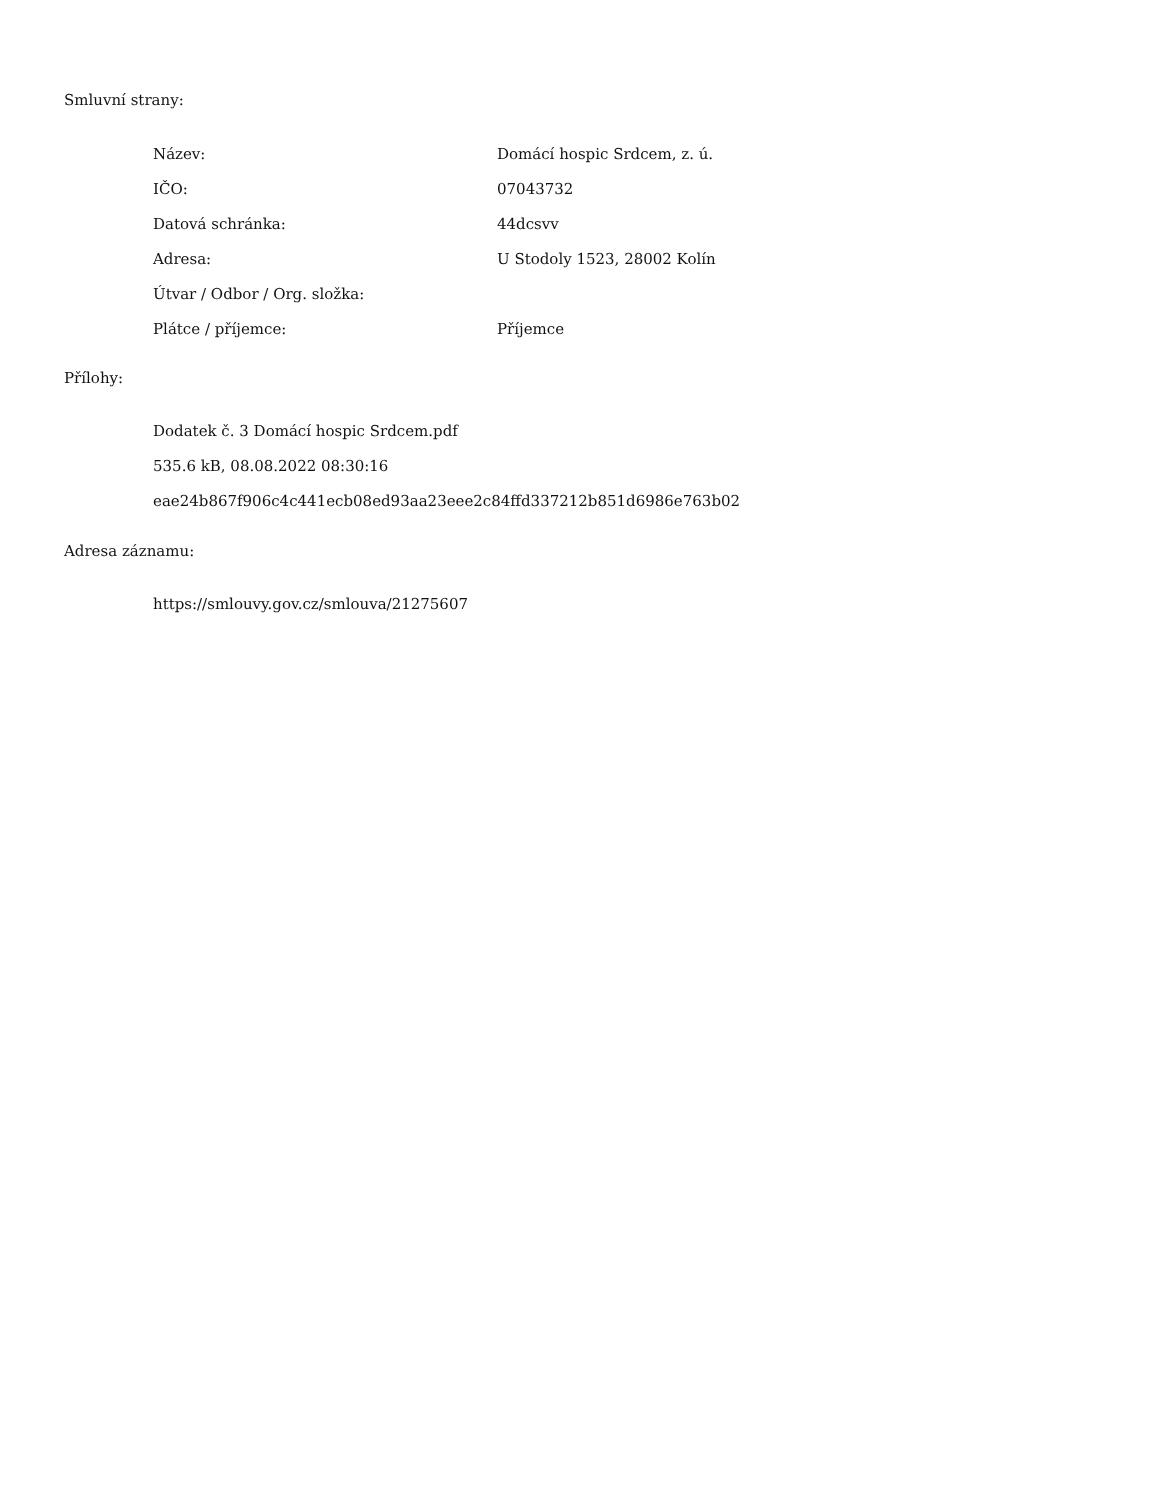Smluvní strany:
| Název: | Domácí hospic Srdcem, z. ú. |
| IČO: | 07043732 |
| Datová schránka: | 44dcsvv |
| Adresa: | U Stodoly 1523, 28002 Kolín |
| Útvar / Odbor / Org. složka: | |
| Plátce / příjemce: | Příjemce |
Přílohy:
Dodatek č. 3 Domácí hospic Srdcem.pdf
535.6 kB, 08.08.2022 08:30:16
eae24b867f906c4c441ecb08ed93aa23eee2c84ffd337212b851d6986e763b02
Adresa záznamu:
https://smlouvy.gov.cz/smlouva/21275607